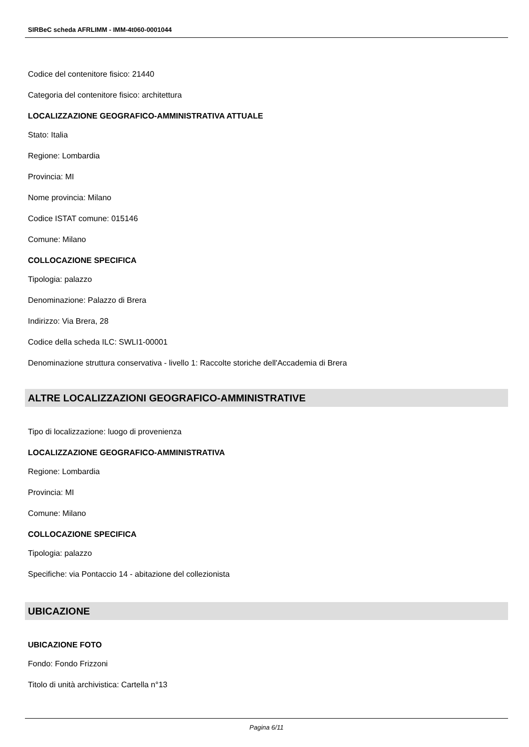SIRBeC scheda AFRLIMM - IMM-4t060-0001044
Codice del contenitore fisico: 21440
Categoria del contenitore fisico: architettura
LOCALIZZAZIONE GEOGRAFICO-AMMINISTRATIVA ATTUALE
Stato: Italia
Regione: Lombardia
Provincia: MI
Nome provincia: Milano
Codice ISTAT comune: 015146
Comune: Milano
COLLOCAZIONE SPECIFICA
Tipologia: palazzo
Denominazione: Palazzo di Brera
Indirizzo: Via Brera, 28
Codice della scheda ILC: SWLI1-00001
Denominazione struttura conservativa - livello 1: Raccolte storiche dell'Accademia di Brera
ALTRE LOCALIZZAZIONI GEOGRAFICO-AMMINISTRATIVE
Tipo di localizzazione: luogo di provenienza
LOCALIZZAZIONE GEOGRAFICO-AMMINISTRATIVA
Regione: Lombardia
Provincia: MI
Comune: Milano
COLLOCAZIONE SPECIFICA
Tipologia: palazzo
Specifiche: via Pontaccio 14 - abitazione del collezionista
UBICAZIONE
UBICAZIONE FOTO
Fondo: Fondo Frizzoni
Titolo di unità archivistica: Cartella n°13
Pagina 6/11